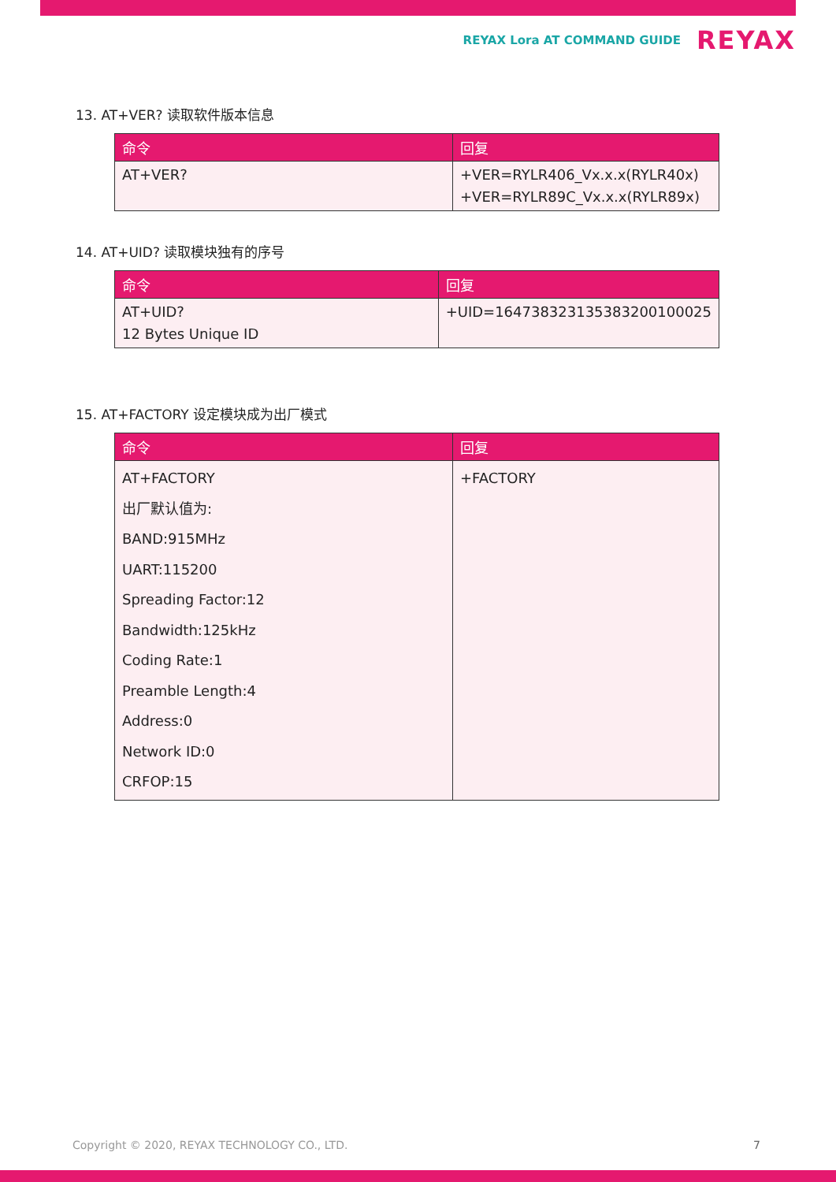REYAX Lora AT COMMAND GUIDE REYAX
13. AT+VER? 读取软件版本信息
| 命令 | 回复 |
| --- | --- |
| AT+VER? | +VER=RYLR406_Vx.x.x(RYLR40x) +VER=RYLR89C_Vx.x.x(RYLR89x) |
14. AT+UID? 读取模块独有的序号
| 命令 | 回复 |
| --- | --- |
| AT+UID? 12 Bytes Unique ID | +UID=164738323135383200100025 |
15. AT+FACTORY 设定模块成为出厂模式
| 命令 | 回复 |
| --- | --- |
| AT+FACTORY 出厂默认值为: BAND:915MHz UART:115200 Spreading Factor:12 Bandwidth:125kHz Coding Rate:1 Preamble Length:4 Address:0 Network ID:0 CRFOP:15 | +FACTORY |
Copyright © 2020, REYAX TECHNOLOGY CO., LTD.
7